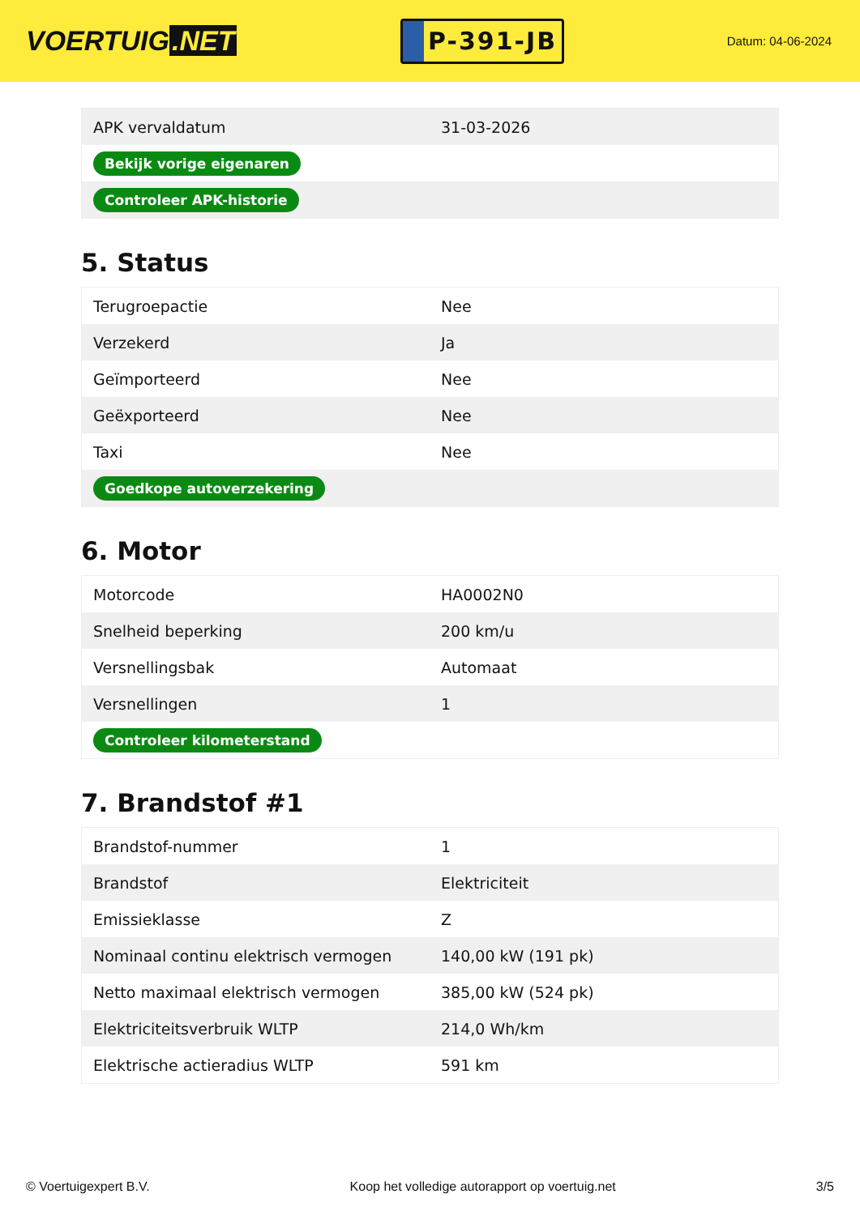VOERTUIG.NET
P-391-JB
Datum: 04-06-2024
| APK vervaldatum | 31-03-2026 |
| Bekijk vorige eigenaren | |
| Controleer APK-historie | |
5. Status
| Terugroepactie | Nee |
| Verzekerd | Ja |
| Geïmporteerd | Nee |
| Geëxporteerd | Nee |
| Taxi | Nee |
| Goedkope autoverzekering | |
6. Motor
| Motorcode | HA0002N0 |
| Snelheid beperking | 200 km/u |
| Versnellingsbak | Automaat |
| Versnellingen | 1 |
| Controleer kilometerstand | |
7. Brandstof #1
| Brandstof-nummer | 1 |
| Brandstof | Elektriciteit |
| Emissieklasse | Z |
| Nominaal continu elektrisch vermogen | 140,00 kW (191 pk) |
| Netto maximaal elektrisch vermogen | 385,00 kW (524 pk) |
| Elektriciteitsverbruik WLTP | 214,0 Wh/km |
| Elektrische actieradius WLTP | 591 km |
© Voertuigexpert B.V. Koop het volledige autorapport op voertuig.net 3/5